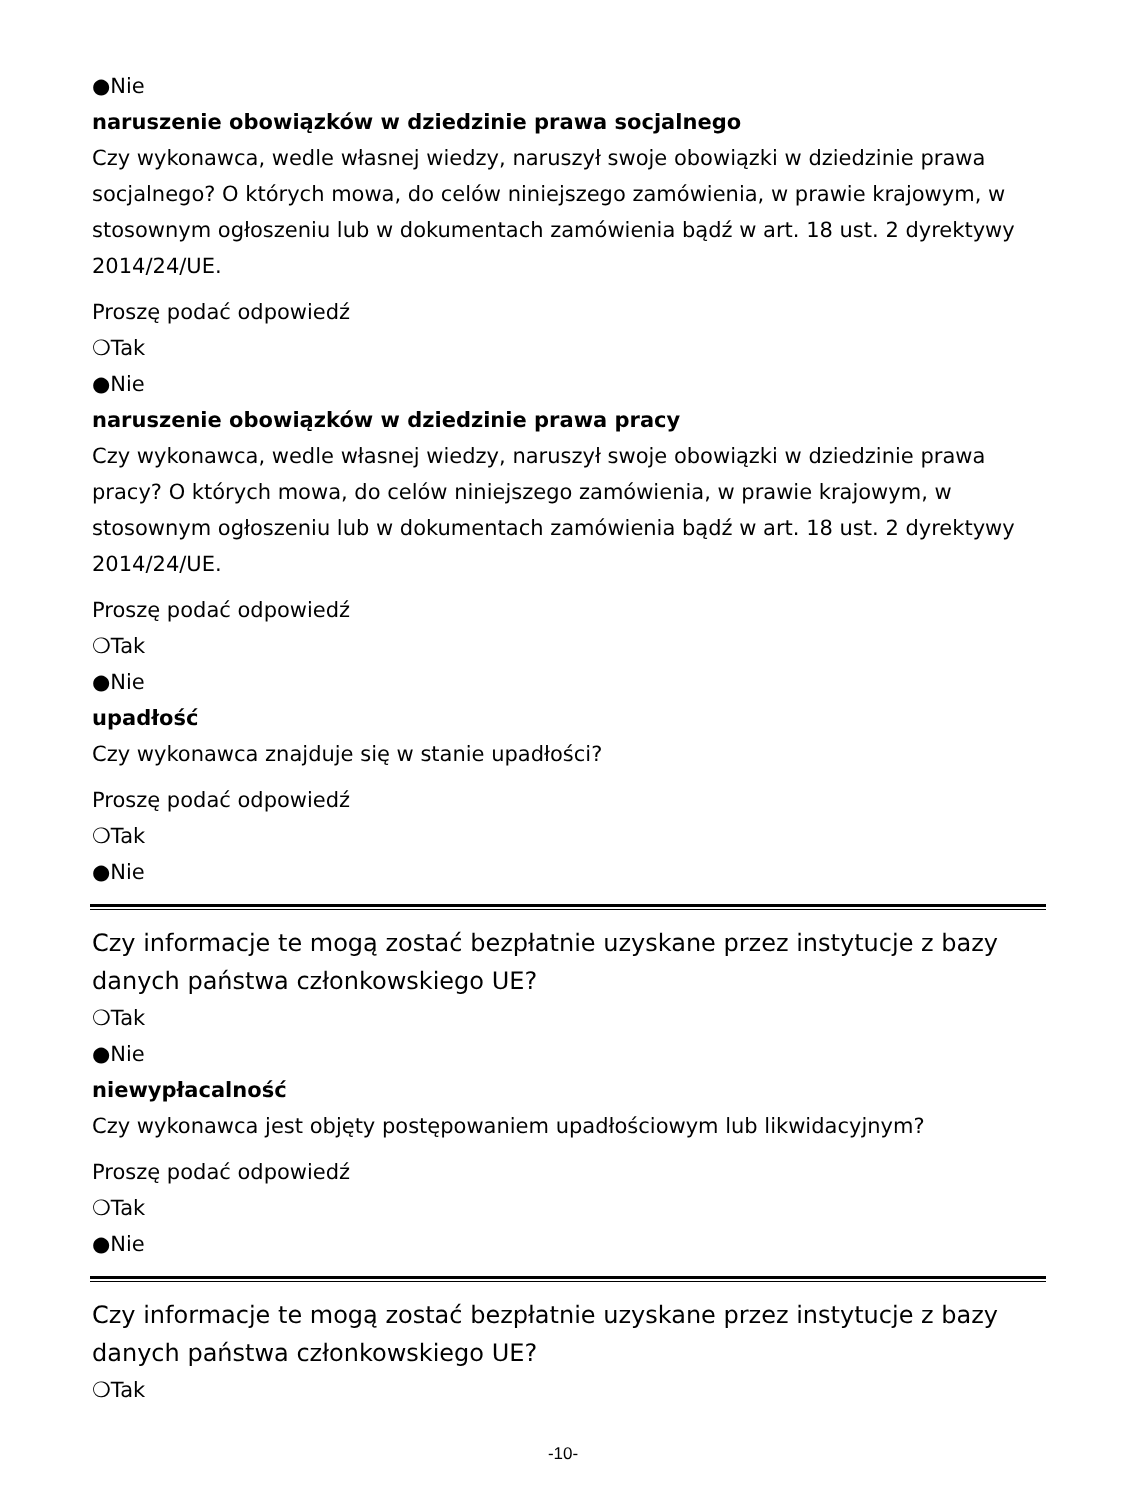●Nie
naruszenie obowiązków w dziedzinie prawa socjalnego
Czy wykonawca, wedle własnej wiedzy, naruszył swoje obowiązki w dziedzinie prawa socjalnego? O których mowa, do celów niniejszego zamówienia, w prawie krajowym, w stosownym ogłoszeniu lub w dokumentach zamówienia bądź w art. 18 ust. 2 dyrektywy 2014/24/UE.
Proszę podać odpowiedź
❍Tak
●Nie
naruszenie obowiązków w dziedzinie prawa pracy
Czy wykonawca, wedle własnej wiedzy, naruszył swoje obowiązki w dziedzinie prawa pracy? O których mowa, do celów niniejszego zamówienia, w prawie krajowym, w stosownym ogłoszeniu lub w dokumentach zamówienia bądź w art. 18 ust. 2 dyrektywy 2014/24/UE.
Proszę podać odpowiedź
❍Tak
●Nie
upadłość
Czy wykonawca znajduje się w stanie upadłości?
Proszę podać odpowiedź
❍Tak
●Nie
Czy informacje te mogą zostać bezpłatnie uzyskane przez instytucje z bazy danych państwa członkowskiego UE?
❍Tak
●Nie
niewypłacalność
Czy wykonawca jest objęty postępowaniem upadłościowym lub likwidacyjnym?
Proszę podać odpowiedź
❍Tak
●Nie
Czy informacje te mogą zostać bezpłatnie uzyskane przez instytucje z bazy danych państwa członkowskiego UE?
❍Tak
-10-